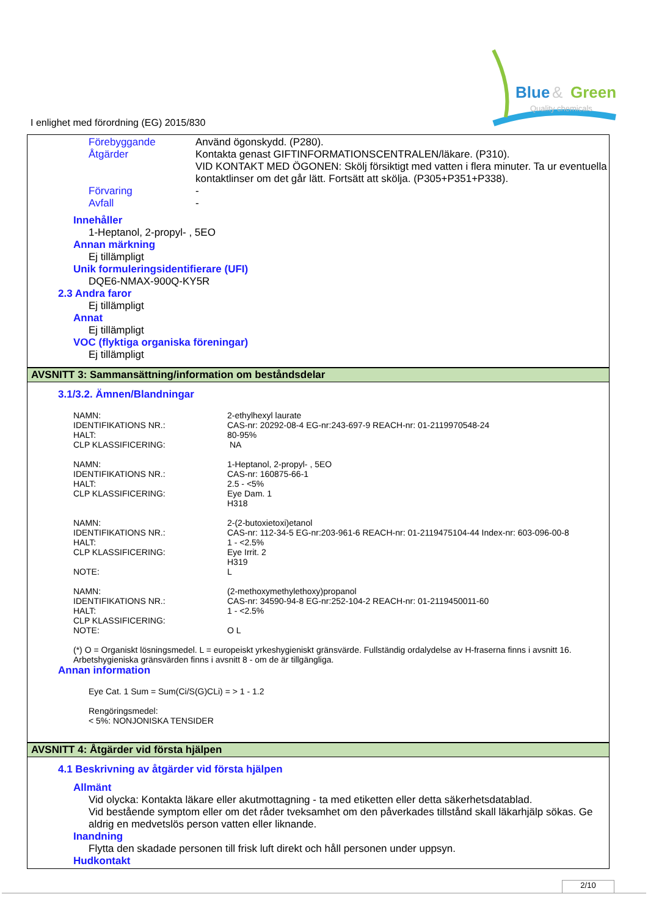Blue
&
Green
Quality chemicals
I enlighet med förordning (EG) 2015/830
| Förebyggande | Använd ögonskydd. (P280). |
| Åtgärder | Kontakta genast GIFTINFORMATIONSCENTRALEN/läkare. (P310). VID KONTAKT MED ÖGONEN: Skölj försiktigt med vatten i flera minuter. Ta ur eventuella kontaktlinser om det går lätt. Fortsätt att skölja. (P305+P351+P338). |
| Förvaring | - |
| Avfall | - |
Innehåller
1-Heptanol, 2-propyl- , 5EO
Annan märkning
Ej tillämpligt
Unik formuleringsidentifierare (UFI)
DQE6-NMAX-900Q-KY5R
2.3 Andra faror
Ej tillämpligt
Annat
Ej tillämpligt
VOC (flyktiga organiska föreningar)
Ej tillämpligt
AVSNITT 3: Sammansättning/information om beståndsdelar
3.1/3.2. Ämnen/Blandningar
| NAMN: IDENTIFIKATIONS NR.: HALT: CLP KLASSIFICERING: | 2-ethylhexyl laurate CAS-nr: 20292-08-4 EG-nr:243-697-9 REACH-nr: 01-2119970548-24 80-95% NA |
| NAMN: IDENTIFIKATIONS NR.: HALT: CLP KLASSIFICERING: | 1-Heptanol, 2-propyl- , 5EO CAS-nr: 160875-66-1 2.5 - <5% Eye Dam. 1 H318 |
| NAMN: IDENTIFIKATIONS NR.: HALT: CLP KLASSIFICERING: NOTE: | 2-(2-butoxietoxi)etanol CAS-nr: 112-34-5 EG-nr:203-961-6 REACH-nr: 01-2119475104-44 Index-nr: 603-096-00-8 1 - <2.5% Eye Irrit. 2 H319 L |
| NAMN: IDENTIFIKATIONS NR.: HALT: CLP KLASSIFICERING: NOTE: | (2-methoxymethylethoxy)propanol CAS-nr: 34590-94-8 EG-nr:252-104-2 REACH-nr: 01-2119450011-60 1 - <2.5% O L |
(*) O = Organiskt lösningsmedel. L = europeiskt yrkeshygieniskt gränsvärde. Fullständig ordalydelse av H-fraserna finns i avsnitt 16.
Arbetshygieniska gränsvärden finns i avsnitt 8 - om de är tillgängliga.
Annan information
Eye Cat. 1 Sum = Sum(Ci/S(G)CLi) = > 1 - 1.2
Rengöringsmedel:
< 5%: NONJONISKA TENSIDER
AVSNITT 4: Åtgärder vid första hjälpen
4.1 Beskrivning av åtgärder vid första hjälpen
Allmänt
Vid olycka: Kontakta läkare eller akutmottagning - ta med etiketten eller detta säkerhetsdatablad.
Vid bestående symptom eller om det råder tveksamhet om den påverkades tillstånd skall läkarhjälp sökas. Ge aldrig en medvetslös person vatten eller liknande.
Inandning
Flytta den skadade personen till frisk luft direkt och håll personen under uppsyn.
Hudkontakt
2/10